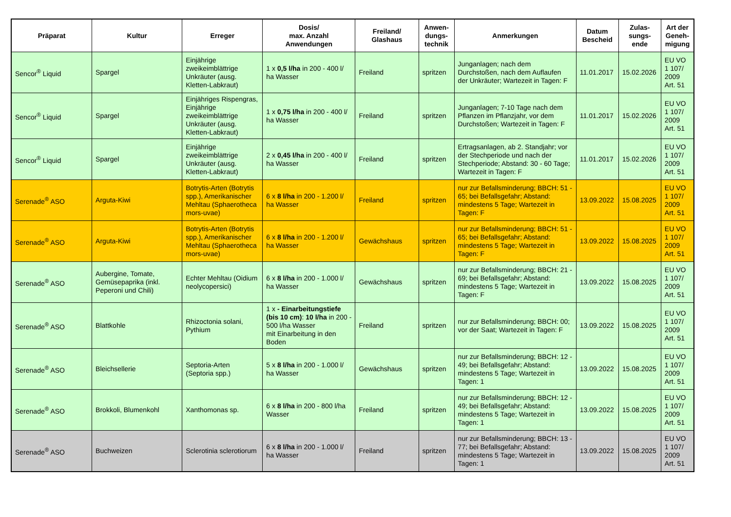| Präparat | Kultur | Erreger | Dosis/ max. Anzahl Anwendungen | Freiland/ Glashaus | Anwen- dungs- technik | Anmerkungen | Datum Bescheid | Zulas- sungs- ende | Art der Geneh- migung |
| --- | --- | --- | --- | --- | --- | --- | --- | --- | --- |
| Sencor<sup>®</sup> Liquid | Spargel | Einjährige zweikeimblättrige Unkräuter (ausg. Kletten-Labkraut) | 1 x 0,5 l/ha in 200 - 400 l/ ha Wasser | Freiland | spritzen | Junganlagen; nach dem Durchstoßen, nach dem Auflaufen der Unkräuter; Wartezeit in Tagen: F | 11.01.2017 | 15.02.2026 | EU VO 1 107/ 2009 Art. 51 |
| Sencor<sup>®</sup> Liquid | Spargel | Einjähriges Rispengras, Einjährige zweikeimblättrige Unkräuter (ausg. Kletten-Labkraut) | 1 x 0,75 l/ha in 200 - 400 l/ ha Wasser | Freiland | spritzen | Junganlagen; 7-10 Tage nach dem Pflanzen im Pflanzjahr, vor dem Durchstoßen; Wartezeit in Tagen: F | 11.01.2017 | 15.02.2026 | EU VO 1 107/ 2009 Art. 51 |
| Sencor<sup>®</sup> Liquid | Spargel | Einjährige zweikeimblättrige Unkräuter (ausg. Kletten-Labkraut) | 2 x 0,45 l/ha in 200 - 400 l/ ha Wasser | Freiland | spritzen | Ertragsanlagen, ab 2. Standjahr; vor der Stechperiode und nach der Stechperiode; Abstand: 30 - 60 Tage; Wartezeit in Tagen: F | 11.01.2017 | 15.02.2026 | EU VO 1 107/ 2009 Art. 51 |
| Serenade<sup>®</sup> ASO | Arguta-Kiwi | Botrytis-Arten (Botrytis spp.), Amerikanischer Mehltau (Sphaerotheca mors-uvae) | 6 x 8 l/ha in 200 - 1.200 l/ ha Wasser | Freiland | spritzen | nur zur Befallsminderung; BBCH: 51 - 65; bei Befallsgefahr; Abstand: mindestens 5 Tage; Wartezeit in Tagen: F | 13.09.2022 | 15.08.2025 | EU VO 1 107/ 2009 Art. 51 |
| Serenade<sup>®</sup> ASO | Arguta-Kiwi | Botrytis-Arten (Botrytis spp.), Amerikanischer Mehltau (Sphaerotheca mors-uvae) | 6 x 8 l/ha in 200 - 1.200 l/ ha Wasser | Gewächshaus | spritzen | nur zur Befallsminderung; BBCH: 51 - 65; bei Befallsgefahr; Abstand: mindestens 5 Tage; Wartezeit in Tagen: F | 13.09.2022 | 15.08.2025 | EU VO 1 107/ 2009 Art. 51 |
| Serenade<sup>®</sup> ASO | Aubergine, Tomate, Gemüsepaprika (inkl. Peperoni und Chili) | Echter Mehltau (Oidium neolycopersici) | 6 x 8 l/ha in 200 - 1.000 l/ ha Wasser | Gewächshaus | spritzen | nur zur Befallsminderung; BBCH: 21 - 69; bei Befallsgefahr; Abstand: mindestens 5 Tage; Wartezeit in Tagen: F | 13.09.2022 | 15.08.2025 | EU VO 1 107/ 2009 Art. 51 |
| Serenade<sup>®</sup> ASO | Blattkohle | Rhizoctonia solani, Pythium | 1 x - Einarbeitungstiefe (bis 10 cm) : 10 l/ha in 200 - 500 l/ha Wasser mit Einarbeitung in den Boden | Freiland | spritzen | nur zur Befallsminderung; BBCH: 00; vor der Saat; Wartezeit in Tagen: F | 13.09.2022 | 15.08.2025 | EU VO 1 107/ 2009 Art. 51 |
| Serenade<sup>®</sup> ASO | Bleichsellerie | Septoria-Arten (Septoria spp.) | 5 x 8 l/ha in 200 - 1.000 l/ ha Wasser | Gewächshaus | spritzen | nur zur Befallsminderung; BBCH: 12 - 49; bei Befallsgefahr; Abstand: mindestens 5 Tage; Wartezeit in Tagen: 1 | 13.09.2022 | 15.08.2025 | EU VO 1 107/ 2009 Art. 51 |
| Serenade<sup>®</sup> ASO | Brokkoli, Blumenkohl | Xanthomonas sp. | 6 x 8 l/ha in 200 - 800 l/ha Wasser | Freiland | spritzen | nur zur Befallsminderung; BBCH: 12 - 49; bei Befallsgefahr; Abstand: mindestens 5 Tage; Wartezeit in Tagen: 1 | 13.09.2022 | 15.08.2025 | EU VO 1 107/ 2009 Art. 51 |
| Serenade<sup>®</sup> ASO | Buchweizen | Sclerotinia sclerotiorum | 6 x 8 l/ha in 200 - 1.000 l/ ha Wasser | Freiland | spritzen | nur zur Befallsminderung; BBCH: 13 - 77; bei Befallsgefahr; Abstand: mindestens 5 Tage; Wartezeit in Tagen: 1 | 13.09.2022 | 15.08.2025 | EU VO 1 107/ 2009 Art. 51 |